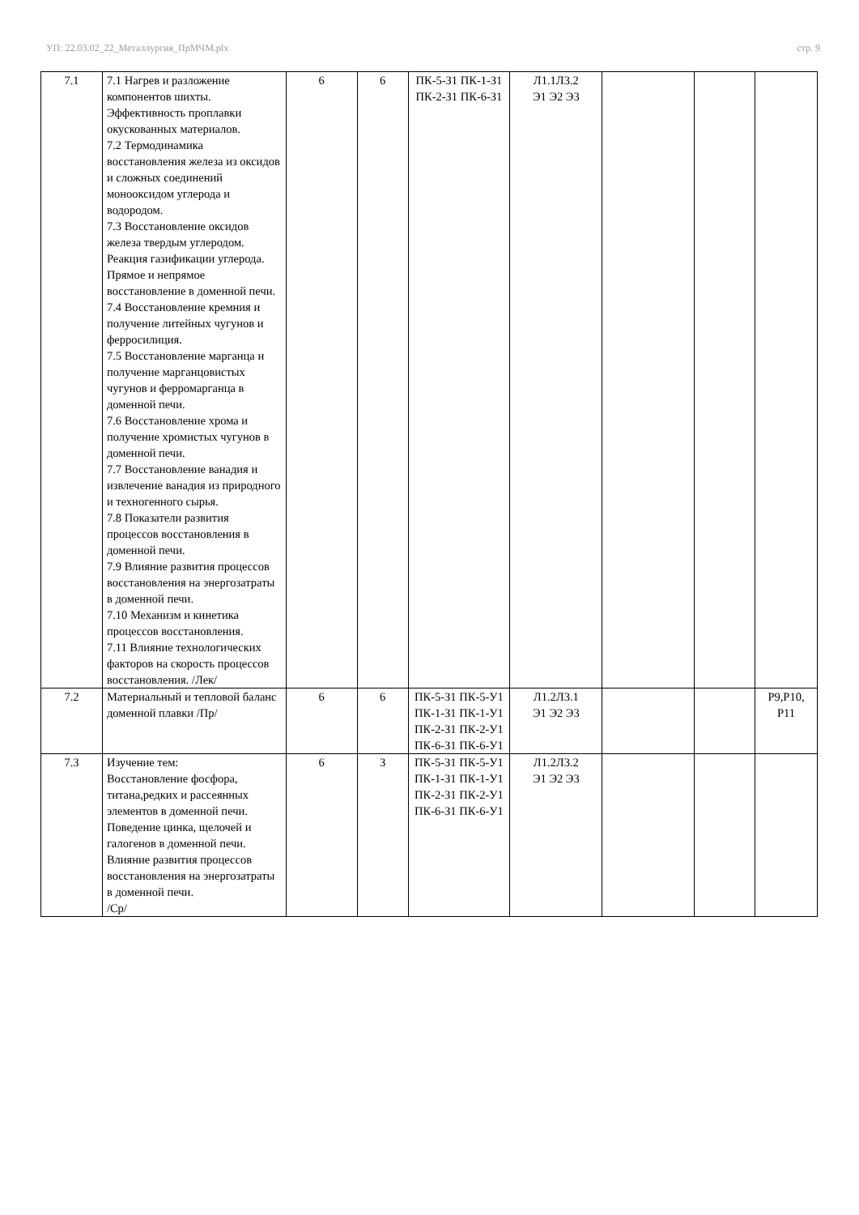УП: 22.03.02_22_Металлургия_ПрМЧМ.plx стр. 9
| 7.1 | 7.1 Нагрев и разложение компонентов шихты. Эффективность проплавки окускованных материалов. 7.2 Термодинамика восстановления железа из оксидов и сложных соединений монооксидом углерода и водородом. 7.3 Восстановление оксидов железа твердым углеродом. Реакция газификации углерода. Прямое и непрямое восстановление в доменной печи. 7.4 Восстановление кремния и получение литейных чугунов и ферросилиция. 7.5 Восстановление марганца и получение марганцовистых чугунов и ферромарганца в доменной печи. 7.6 Восстановление хрома и получение хромистых чугунов в доменной печи. 7.7 Восстановление ванадия и извлечение ванадия из природного и техногенного сырья. 7.8 Показатели развития процессов восстановления в доменной печи. 7.9 Влияние развития процессов восстановления на энергозатраты в доменной печи. 7.10 Механизм и кинетика процессов восстановления. 7.11 Влияние технологических факторов на скорость процессов восстановления. /Лек/ | 6 | 6 | ПК-5-З1 ПК-1-З1 ПК-2-З1 ПК-6-З1 | Л1.1Л3.2 Э1 Э2 Э3 | | | |
| 7.2 | Материальный и тепловой баланс доменной плавки /Пр/ | 6 | 6 | ПК-5-З1 ПК-5-У1 ПК-1-З1 ПК-1-У1 ПК-2-З1 ПК-2-У1 ПК-6-З1 ПК-6-У1 | Л1.2Л3.1 Э1 Э2 Э3 | | | Р9,Р10, Р11 |
| 7.3 | Изучение тем: Восстановление фосфора, титана,редких и рассеянных элементов в доменной печи. Поведение цинка, щелочей и галогенов в доменной печи. Влияние развития процессов восстановления на энергозатраты в доменной печи. /Ср/ | 6 | 3 | ПК-5-З1 ПК-5-У1 ПК-1-З1 ПК-1-У1 ПК-2-З1 ПК-2-У1 ПК-6-З1 ПК-6-У1 | Л1.2Л3.2 Э1 Э2 Э3 | | | |